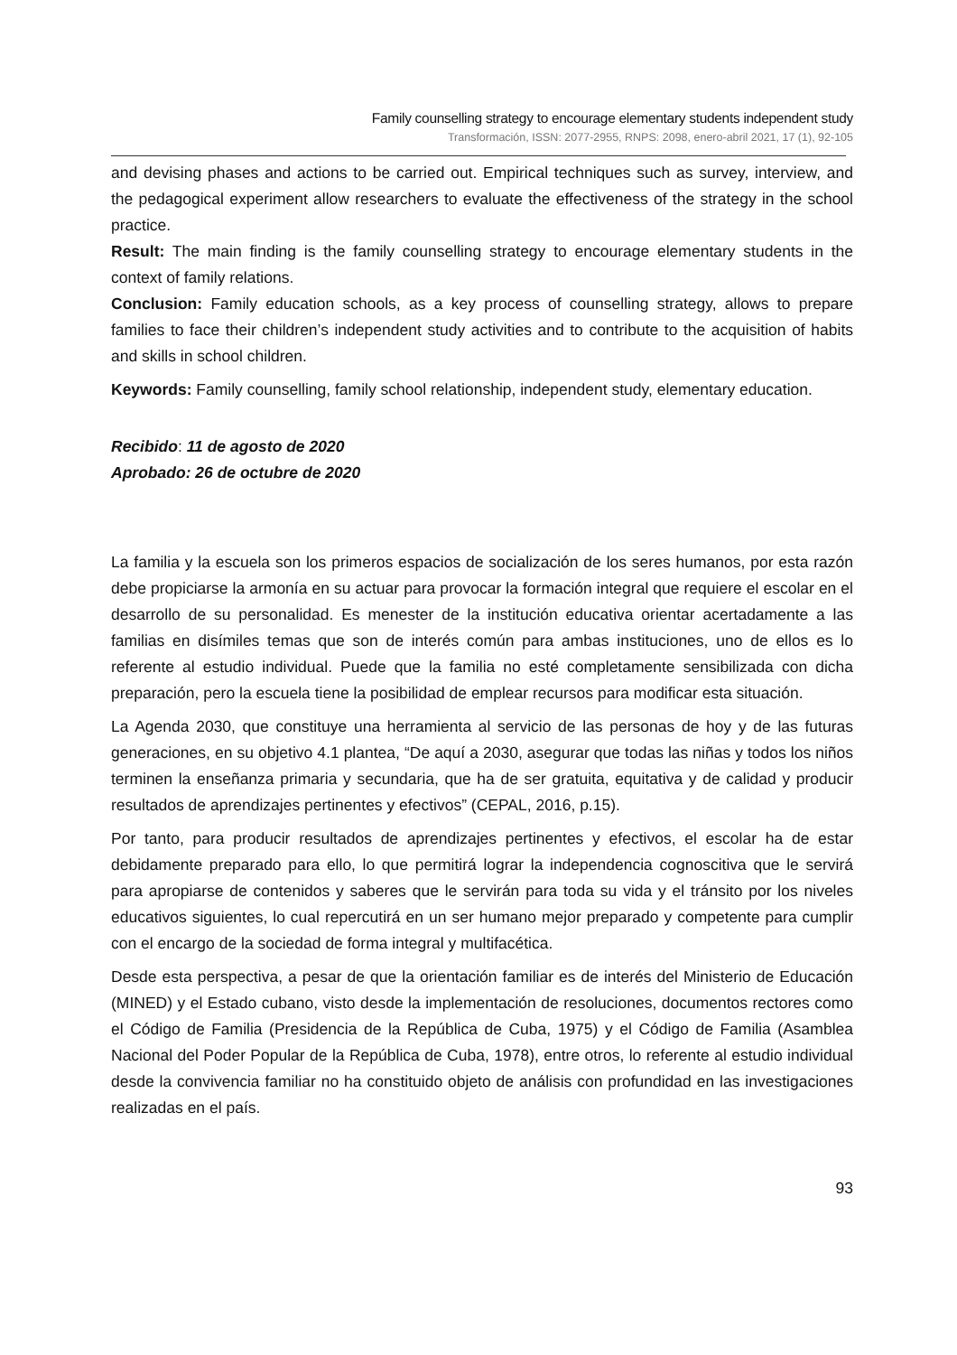Family counselling strategy to encourage elementary students independent study
Transformación, ISSN: 2077-2955, RNPS: 2098, enero-abril 2021, 17 (1), 92-105
and devising phases and actions to be carried out. Empirical techniques such as survey, interview, and the pedagogical experiment allow researchers to evaluate the effectiveness of the strategy in the school practice.
Result: The main finding is the family counselling strategy to encourage elementary students in the context of family relations.
Conclusion: Family education schools, as a key process of counselling strategy, allows to prepare families to face their children’s independent study activities and to contribute to the acquisition of habits and skills in school children.
Keywords: Family counselling, family school relationship, independent study, elementary education.
Recibido: 11 de agosto de 2020
Aprobado: 26 de octubre de 2020
La familia y la escuela son los primeros espacios de socialización de los seres humanos, por esta razón debe propiciarse la armonía en su actuar para provocar la formación integral que requiere el escolar en el desarrollo de su personalidad. Es menester de la institución educativa orientar acertadamente a las familias en disímiles temas que son de interés común para ambas instituciones, uno de ellos es lo referente al estudio individual. Puede que la familia no esté completamente sensibilizada con dicha preparación, pero la escuela tiene la posibilidad de emplear recursos para modificar esta situación.
La Agenda 2030, que constituye una herramienta al servicio de las personas de hoy y de las futuras generaciones, en su objetivo 4.1 plantea, “De aquí a 2030, asegurar que todas las niñas y todos los niños terminen la enseñanza primaria y secundaria, que ha de ser gratuita, equitativa y de calidad y producir resultados de aprendizajes pertinentes y efectivos” (CEPAL, 2016, p.15).
Por tanto, para producir resultados de aprendizajes pertinentes y efectivos, el escolar ha de estar debidamente preparado para ello, lo que permitirá lograr la independencia cognoscitiva que le servirá para apropiarse de contenidos y saberes que le servirán para toda su vida y el tránsito por los niveles educativos siguientes, lo cual repercutirá en un ser humano mejor preparado y competente para cumplir con el encargo de la sociedad de forma integral y multifacética.
Desde esta perspectiva, a pesar de que la orientación familiar es de interés del Ministerio de Educación (MINED) y el Estado cubano, visto desde la implementación de resoluciones, documentos rectores como el Código de Familia (Presidencia de la República de Cuba, 1975) y el Código de Familia (Asamblea Nacional del Poder Popular de la República de Cuba, 1978), entre otros, lo referente al estudio individual desde la convivencia familiar no ha constituido objeto de análisis con profundidad en las investigaciones realizadas en el país.
93